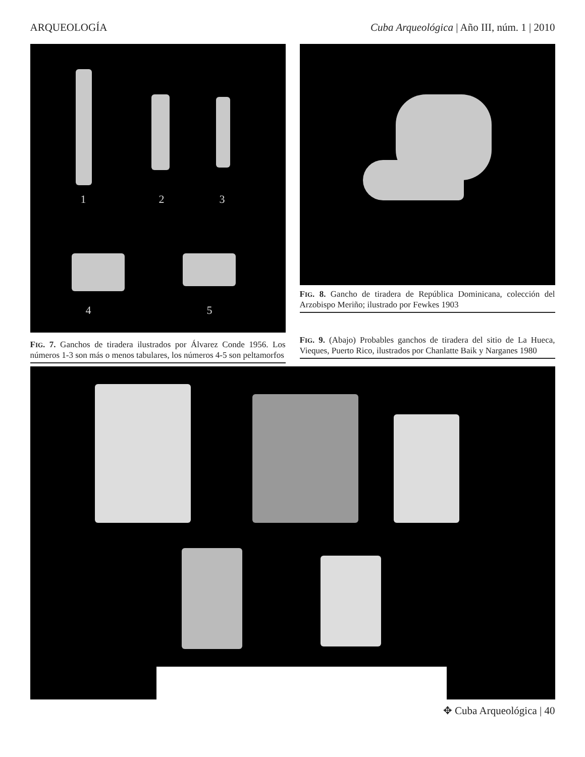ARQUEOLOGÍA Cuba Arqueológica | Año III, núm. 1 | 2010
1 2 3
4 5
FIG. 7. Ganchos de tiradera ilustrados por Álvarez Conde 1956. Los números 1-3 son más o menos tabulares, los números 4-5 son peltamorfos
FIG. 8. Gancho de tiradera de República Dominicana, colección del Arzobispo Meriño; ilustrado por Fewkes 1903
FIG. 9. (Abajo) Probables ganchos de tiradera del sitio de La Hueca, Vieques, Puerto Rico, ilustrados por Chanlatte Baik y Narganes 1980
✥ Cuba Arqueológica | 40